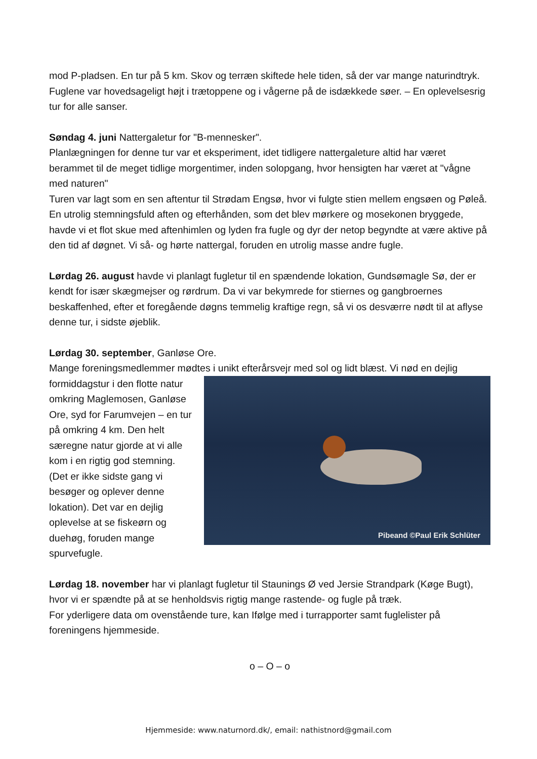mod P-pladsen. En tur på 5 km. Skov og terræn skiftede hele tiden, så der var mange naturindtryk. Fuglene var hovedsageligt højt i trætoppene og i vågerne på de isdækkede søer. – En oplevelsesrig tur for alle sanser.
Søndag 4. juni Nattergaletur for "B-mennesker".
Planlægningen for denne tur var et eksperiment, idet tidligere nattergaleture altid har været berammet til de meget tidlige morgentimer, inden solopgang, hvor hensigten har været at "vågne med naturen"
Turen var lagt som en sen aftentur til Strødam Engsø, hvor vi fulgte stien mellem engsøen og Pøleå. En utrolig stemningsfuld aften og efterhånden, som det blev mørkere og mosekonen bryggede, havde vi et flot skue med aftenhimlen og lyden fra fugle og dyr der netop begyndte at være aktive på den tid af døgnet. Vi så- og hørte nattergal, foruden en utrolig masse andre fugle.
Lørdag 26. august havde vi planlagt fugletur til en spændende lokation, Gundsømagle Sø, der er kendt for især skægmejser og rørdrum. Da vi var bekymrede for stiernes og gangbroernes beskaffenhed, efter et foregående døgns temmelig kraftige regn, så vi os desværre nødt til at aflyse denne tur, i sidste øjeblik.
Lørdag 30. september, Ganløse Ore.
Mange foreningsmedlemmer mødtes i unikt efterårsvejr med sol og lidt blæst. Vi nød en dejlig
Pibeand ©Paul Erik Schlüter
formiddagstur i den flotte natur omkring Maglemosen, Ganløse Ore, syd for Farumvejen – en tur på omkring 4 km. Den helt særegne natur gjorde at vi alle kom i en rigtig god stemning. (Det er ikke sidste gang vi besøger og oplever denne lokation). Det var en dejlig oplevelse at se fiskeørn og duehøg, foruden mange spurvefugle.
Lørdag 18. november har vi planlagt fugletur til Staunings Ø ved Jersie Strandpark (Køge Bugt), hvor vi er spændte på at se henholdsvis rigtig mange rastende- og fugle på træk.
For yderligere data om ovenstående ture, kan Ifølge med i turrapporter samt fuglelister på foreningens hjemmeside.
o – O – o
Hjemmeside: www.naturnord.dk/, email: nathistnord@gmail.com